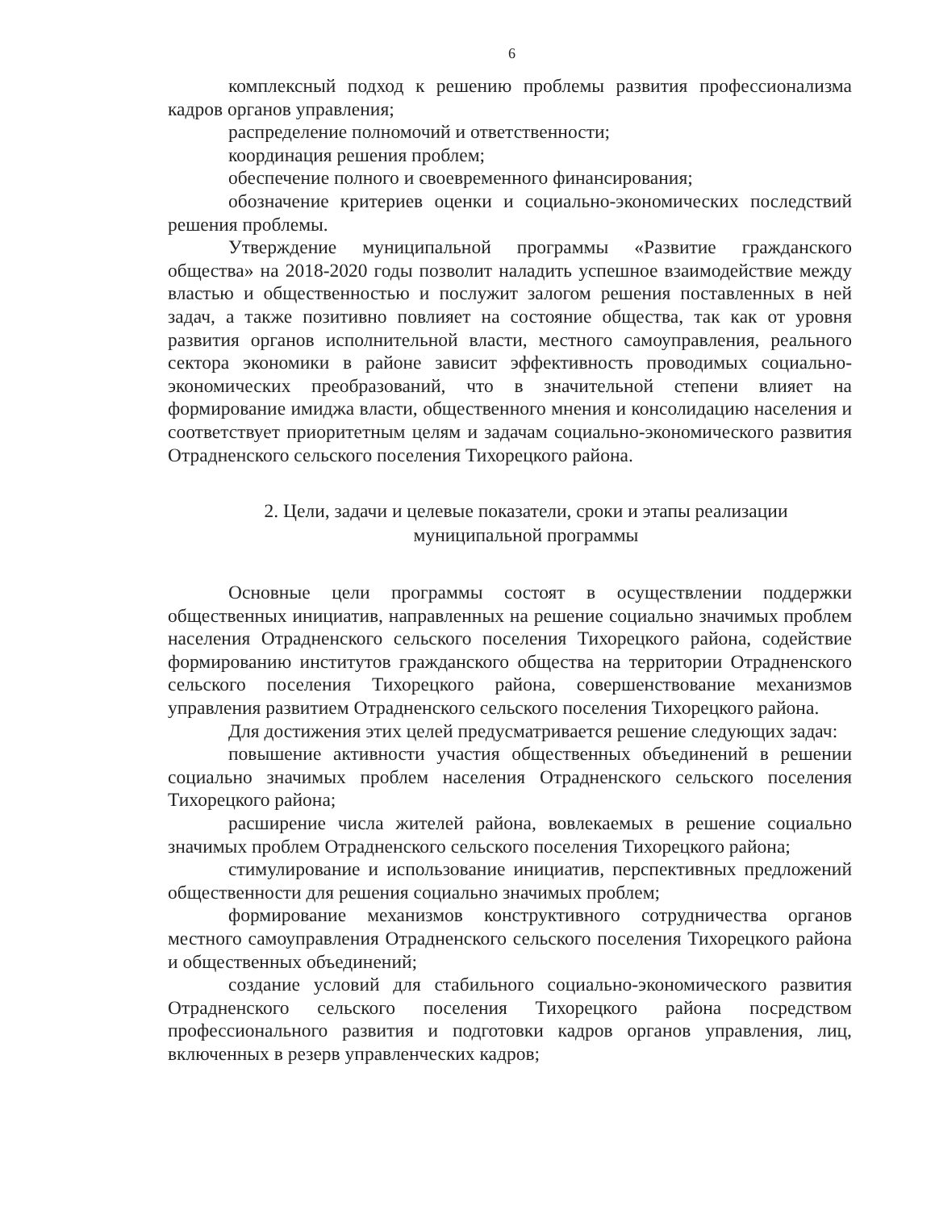6
комплексный подход к решению проблемы развития профессионализма кадров органов управления;
распределение полномочий и ответственности;
координация решения проблем;
обеспечение полного и своевременного финансирования;
обозначение критериев оценки и социально-экономических последствий решения проблемы.
Утверждение муниципальной программы «Развитие гражданского общества» на 2018-2020 годы позволит наладить успешное взаимодействие между властью и общественностью и послужит залогом решения поставленных в ней задач, а также позитивно повлияет на состояние общества, так как от уровня развития органов исполнительной власти, местного самоуправления, реального сектора экономики в районе зависит эффективность проводимых социально-экономических преобразований, что в значительной степени влияет на формирование имиджа власти, общественного мнения и консолидацию населения и соответствует приоритетным целям и задачам социально-экономического развития Отрадненского сельского поселения Тихорецкого района.
2. Цели, задачи и целевые показатели, сроки и этапы реализации
муниципальной программы
Основные цели программы состоят в осуществлении поддержки общественных инициатив, направленных на решение социально значимых проблем населения Отрадненского сельского поселения Тихорецкого района, содействие формированию институтов гражданского общества на территории Отрадненского сельского поселения Тихорецкого района, совершенствование механизмов управления развитием Отрадненского сельского поселения Тихорецкого района.
Для достижения этих целей предусматривается решение следующих задач:
повышение активности участия общественных объединений в решении социально значимых проблем населения Отрадненского сельского поселения Тихорецкого района;
расширение числа жителей района, вовлекаемых в решение социально значимых проблем Отрадненского сельского поселения Тихорецкого района;
стимулирование и использование инициатив, перспективных предложений общественности для решения социально значимых проблем;
формирование механизмов конструктивного сотрудничества органов местного самоуправления Отрадненского сельского поселения Тихорецкого района и общественных объединений;
создание условий для стабильного социально-экономического развития Отрадненского сельского поселения Тихорецкого района посредством профессионального развития и подготовки кадров органов управления, лиц, включенных в резерв управленческих кадров;